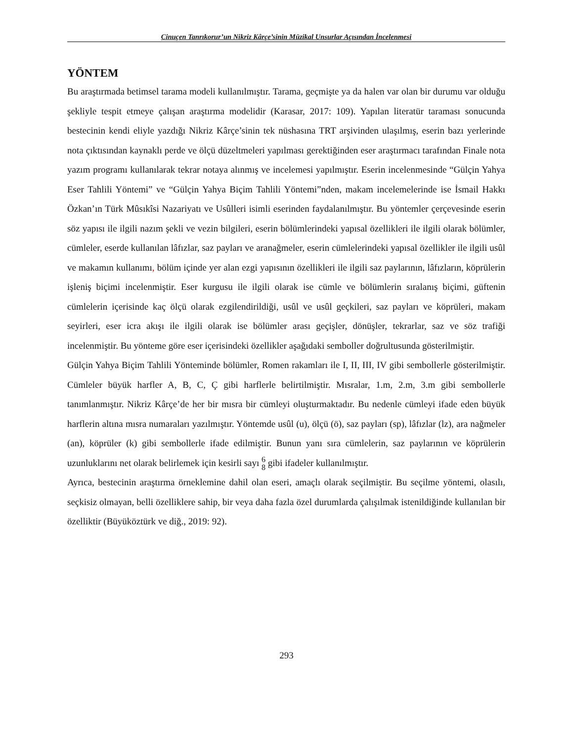Cinuçen Tanrıkorur’un Nikriz Kârçe’sinin Müzikal Unsurlar Açısından İncelenmesi
YÖNTEM
Bu araştırmada betimsel tarama modeli kullanılmıştır. Tarama, geçmişte ya da halen var olan bir durumu var olduğu şekliyle tespit etmeye çalışan araştırma modelidir (Karasar, 2017: 109). Yapılan literatür taraması sonucunda bestecinin kendi eliyle yazdığı Nikriz Kârçe’sinin tek nüshasına TRT arşivinden ulaşılmış, eserin bazı yerlerinde nota çıktısından kaynaklı perde ve ölçü düzeltmeleri yapılması gerektiğinden eser araştırmacı tarafından Finale nota yazım programı kullanılarak tekrar notaya alınmış ve incelemesi yapılmıştır. Eserin incelenmesinde “Gülçin Yahya Eser Tahlili Yöntemi” ve “Gülçin Yahya Biçim Tahlili Yöntemi”nden, makam incelemelerinde ise İsmail Hakkı Özkan’ın Türk Mûsıkîsi Nazariyatı ve Usûlleri isimli eserinden faydalanılmıştır. Bu yöntemler çerçevesinde eserin söz yapısı ile ilgili nazım şekli ve vezin bilgileri, eserin bölümlerindeki yapısal özellikleri ile ilgili olarak bölümler, cümleler, eserde kullanılan lâfızlar, saz payları ve aranağmeler, eserin cümlelerindeki yapısal özellikler ile ilgili usûl ve makamın kullanımı, bölüm içinde yer alan ezgi yapısının özellikleri ile ilgili saz paylarının, lâfızların, köprülerin işleniş biçimi incelenmiştir. Eser kurgusu ile ilgili olarak ise cümle ve bölümlerin sıralanış biçimi, güftenin cümlelerin içerisinde kaç ölçü olarak ezgilendirildiği, usûl ve usûl geçkileri, saz payları ve köprüleri, makam seyirleri, eser icra akışı ile ilgili olarak ise bölümler arası geçişler, dönüşler, tekrarlar, saz ve söz trafiği incelenmiştir. Bu yönteme göre eser içerisindeki özellikler aşağıdaki semboller doğrultusunda gösterilmiştir.
Gülçin Yahya Biçim Tahlili Yönteminde bölümler, Romen rakamları ile I, II, III, IV gibi sembollerle gösterilmiştir. Cümleler büyük harfler A, B, C, Ç gibi harflerle belirtilmiştir. Mısralar, 1.m, 2.m, 3.m gibi sembollerle tanımlanmıştır. Nikriz Kârçe’de her bir mısra bir cümleyi oluşturmaktadır. Bu nedenle cümleyi ifade eden büyük harflerin altına mısra numaraları yazılmıştır. Yöntemde usûl (u), ölçü (ö), saz payları (sp), lâfızlar (lz), ara nağmeler (an), köprüler (k) gibi sembollerle ifade edilmiştir. Bunun yanı sıra cümlelerin, saz paylarının ve köprülerin uzunluklarını net olarak belirlemek için kesirli sayı 6
8 gibi ifadeler kullanılmıştır.
Ayrıca, bestecinin araştırma örneklemine dahil olan eseri, amaçlı olarak seçilmiştir. Bu seçilme yöntemi, olasılı, seçkisiz olmayan, belli özelliklere sahip, bir veya daha fazla özel durumlarda çalışılmak istenildiğinde kullanılan bir özelliktir (Büyüköztürk ve diğ., 2019: 92).
293